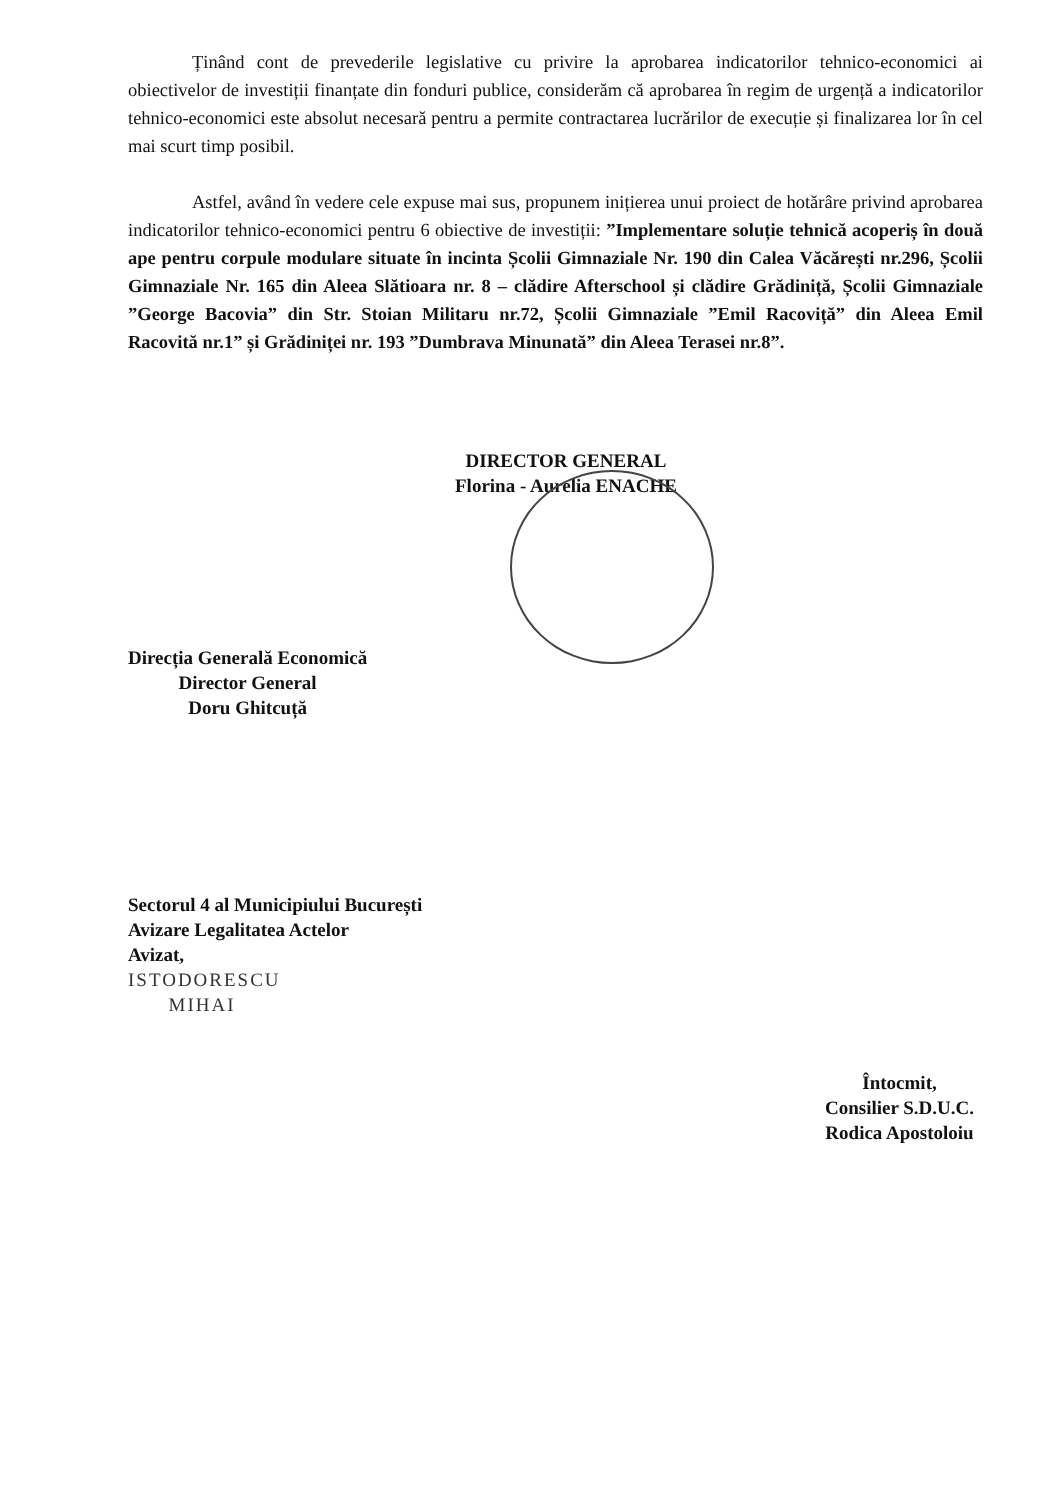Ținând cont de prevederile legislative cu privire la aprobarea indicatorilor tehnico-economici ai obiectivelor de investiții finanțate din fonduri publice, considerăm că aprobarea în regim de urgență a indicatorilor tehnico-economici este absolut necesară pentru a permite contractarea lucrărilor de execuție și finalizarea lor în cel mai scurt timp posibil.
Astfel, având în vedere cele expuse mai sus, propunem inițierea unui proiect de hotărâre privind aprobarea indicatorilor tehnico-economici pentru 6 obiective de investiții: ”Implementare soluție tehnică acoperiș în două ape pentru corpule modulare situate în incinta Școlii Gimnaziale Nr. 190 din Calea Văcărești nr.296, Școlii Gimnaziale Nr. 165 din Aleea Slătioara nr. 8 – clădire Afterschool și clădire Grădiniță, Școlii Gimnaziale ”George Bacovia” din Str. Stoian Militaru nr.72, Școlii Gimnaziale ”Emil Racoviță” din Aleea Emil Racovită nr.1” și Grădiniței nr. 193 ”Dumbrava Minunată” din Aleea Terasei nr.8”.
DIRECTOR GENERAL
Florina - Aurelia ENACHE
Direcția Generală Economică
Director General
Doru Ghitcuță
Sectorul 4 al Municipiului București
Avizare Legalitatea Actelor
Avizat,
ISTODORESCU
MIHAI
Întocmit,
Consilier S.D.U.C.
Rodica Apostoloiu